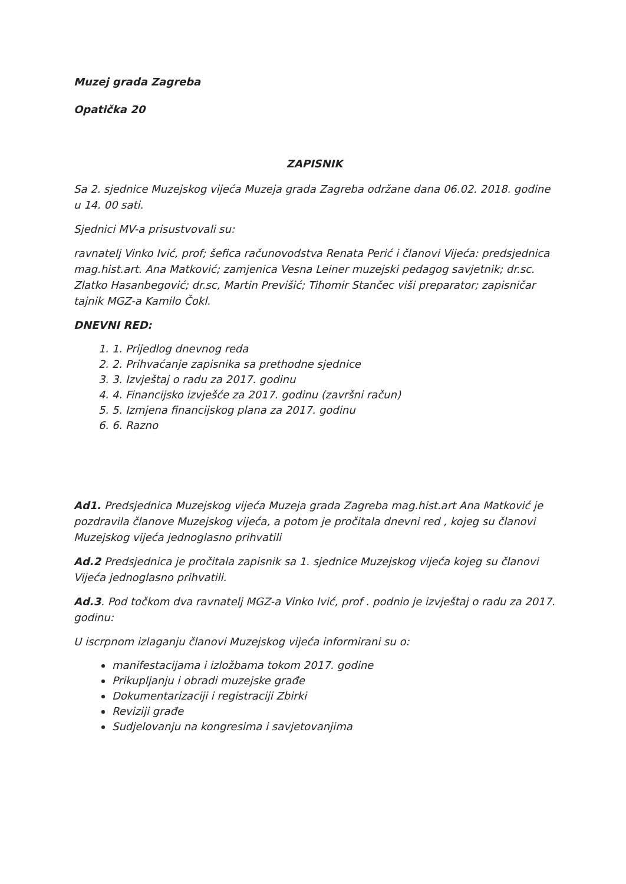Muzej grada Zagreba
Opatička 20
ZAPISNIK
Sa 2. sjednice Muzejskog vijeća Muzeja grada Zagreba održane dana 06.02. 2018. godine u 14. 00 sati.
Sjednici MV-a prisustvovali su:
ravnatelj Vinko Ivić, prof; šefica računovodstva Renata Perić i članovi Vijeća: predsjednica mag.hist.art. Ana Matković; zamjenica Vesna Leiner muzejski pedagog savjetnik; dr.sc. Zlatko Hasanbegović; dr.sc, Martin Previšić; Tihomir Stančec viši preparator; zapisničar tajnik MGZ-a Kamilo Čokl.
DNEVNI RED:
1. 1. Prijedlog dnevnog reda
2. 2. Prihvaćanje zapisnika sa prethodne sjednice
3. 3. Izvještaj o radu za 2017. godinu
4. 4. Financijsko izvješće za 2017. godinu (završni račun)
5. 5. Izmjena financijskog plana za 2017. godinu
6. 6. Razno
Ad1. Predsjednica Muzejskog vijeća Muzeja grada Zagreba mag.hist.art Ana Matković je pozdravila članove Muzejskog vijeća, a potom je pročitala dnevni red , kojeg su članovi Muzejskog vijeća jednoglasno prihvatili
Ad.2 Predsjednica je pročitala zapisnik sa 1. sjednice Muzejskog vijeća kojeg su članovi Vijeća jednoglasno prihvatili.
Ad.3. Pod točkom dva ravnatelj MGZ-a Vinko Ivić, prof . podnio je izvještaj o radu za 2017. godinu:
U iscrpnom izlaganju članovi Muzejskog vijeća informirani su o:
manifestacijama i izložbama tokom 2017. godine
Prikupljanju i obradi muzejske građe
Dokumentarizaciji i registraciji Zbirki
Reviziji građe
Sudjelovanju na kongresima i savjetovanjima